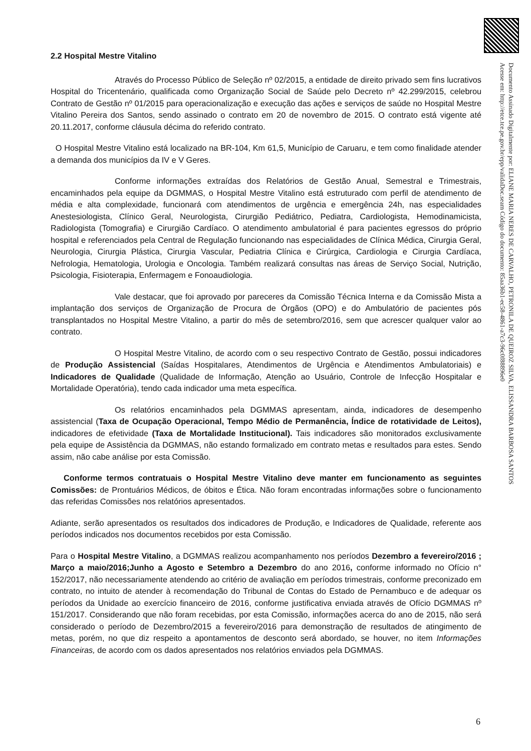Documento Assinado Digitalmente por: ELIANE MARIA NERES DE CARVALHO, PETRONILA DE QUEIROZ SILVA, ELISSANDRA BARBOSA SANTOS
Acesse em: http://etce.tce.pe.gov.br/epp/validaDoc.seam Código do documento: 85aa36b1-ec58-4861-a7c3-96c0f88896e0
2.2 Hospital Mestre Vitalino
Através do Processo Público de Seleção nº 02/2015, a entidade de direito privado sem fins lucrativos Hospital do Tricentenário, qualificada como Organização Social de Saúde pelo Decreto nº 42.299/2015, celebrou Contrato de Gestão nº 01/2015 para operacionalização e execução das ações e serviços de saúde no Hospital Mestre Vitalino Pereira dos Santos, sendo assinado o contrato em 20 de novembro de 2015. O contrato está vigente até 20.11.2017, conforme cláusula décima do referido contrato.
O Hospital Mestre Vitalino está localizado na BR-104, Km 61,5, Município de Caruaru, e tem como finalidade atender a demanda dos municípios da IV e V Geres.
Conforme informações extraídas dos Relatórios de Gestão Anual, Semestral e Trimestrais, encaminhados pela equipe da DGMMAS, o Hospital Mestre Vitalino está estruturado com perfil de atendimento de média e alta complexidade, funcionará com atendimentos de urgência e emergência 24h, nas especialidades Anestesiologista, Clínico Geral, Neurologista, Cirurgião Pediátrico, Pediatra, Cardiologista, Hemodinamicista, Radiologista (Tomografia) e Cirurgião Cardíaco. O atendimento ambulatorial é para pacientes egressos do próprio hospital e referenciados pela Central de Regulação funcionando nas especialidades de Clínica Médica, Cirurgia Geral, Neurologia, Cirurgia Plástica, Cirurgia Vascular, Pediatria Clínica e Cirúrgica, Cardiologia e Cirurgia Cardíaca, Nefrologia, Hematologia, Urologia e Oncologia. Também realizará consultas nas áreas de Serviço Social, Nutrição, Psicologia, Fisioterapia, Enfermagem e Fonoaudiologia.
Vale destacar, que foi aprovado por pareceres da Comissão Técnica Interna e da Comissão Mista a implantação dos serviços de Organização de Procura de Órgãos (OPO) e do Ambulatório de pacientes pós transplantados no Hospital Mestre Vitalino, a partir do mês de setembro/2016, sem que acrescer qualquer valor ao contrato.
O Hospital Mestre Vitalino, de acordo com o seu respectivo Contrato de Gestão, possui indicadores de Produção Assistencial (Saídas Hospitalares, Atendimentos de Urgência e Atendimentos Ambulatoriais) e Indicadores de Qualidade (Qualidade de Informação, Atenção ao Usuário, Controle de Infecção Hospitalar e Mortalidade Operatória), tendo cada indicador uma meta específica.
Os relatórios encaminhados pela DGMMAS apresentam, ainda, indicadores de desempenho assistencial (Taxa de Ocupação Operacional, Tempo Médio de Permanência, Índice de rotatividade de Leitos), indicadores de efetividade (Taxa de Mortalidade Institucional). Tais indicadores são monitorados exclusivamente pela equipe de Assistência da DGMMAS, não estando formalizado em contrato metas e resultados para estes. Sendo assim, não cabe análise por esta Comissão.
Conforme termos contratuais o Hospital Mestre Vitalino deve manter em funcionamento as seguintes Comissões: de Prontuários Médicos, de óbitos e Ética. Não foram encontradas informações sobre o funcionamento das referidas Comissões nos relatórios apresentados.
Adiante, serão apresentados os resultados dos indicadores de Produção, e Indicadores de Qualidade, referente aos períodos indicados nos documentos recebidos por esta Comissão.
Para o Hospital Mestre Vitalino, a DGMMAS realizou acompanhamento nos períodos Dezembro a fevereiro/2016 ; Março a maio/2016;Junho a Agosto e Setembro a Dezembro do ano 2016, conforme informado no Ofício n° 152/2017, não necessariamente atendendo ao critério de avaliação em períodos trimestrais, conforme preconizado em contrato, no intuito de atender à recomendação do Tribunal de Contas do Estado de Pernambuco e de adequar os períodos da Unidade ao exercício financeiro de 2016, conforme justificativa enviada através de Ofício DGMMAS nº 151/2017. Considerando que não foram recebidas, por esta Comissão, informações acerca do ano de 2015, não será considerado o período de Dezembro/2015 a fevereiro/2016 para demonstração de resultados de atingimento de metas, porém, no que diz respeito a apontamentos de desconto será abordado, se houver, no item Informações Financeiras, de acordo com os dados apresentados nos relatórios enviados pela DGMMAS.
6